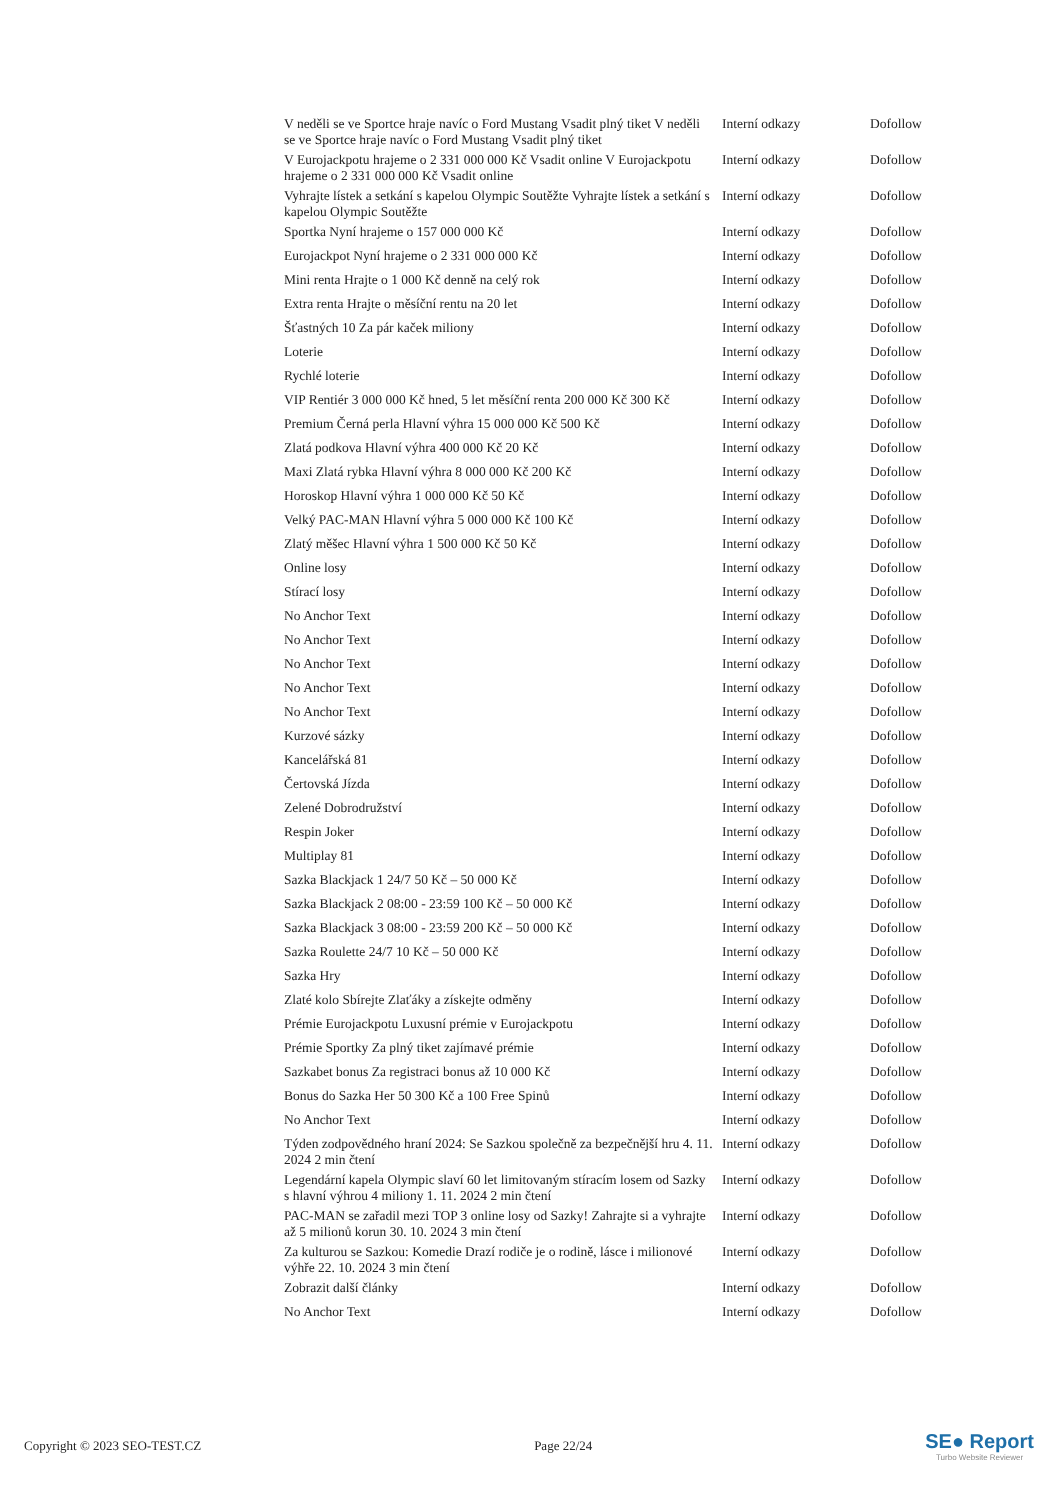| V neděli se ve Sportce hraje navíc o Ford Mustang Vsadit plný tiket V neděli se ve Sportce hraje navíc o Ford Mustang Vsadit plný tiket | Interní odkazy | Dofollow |
| V Eurojackpotu hrajeme o 2 331 000 000 Kč Vsadit online V Eurojackpotu hrajeme o 2 331 000 000 Kč Vsadit online | Interní odkazy | Dofollow |
| Vyhrajte lístek a setkání s kapelou Olympic Soutěžte Vyhrajte lístek a setkání s kapelou Olympic Soutěžte | Interní odkazy | Dofollow |
| Sportka Nyní hrajeme o 157 000 000 Kč | Interní odkazy | Dofollow |
| Eurojackpot Nyní hrajeme o 2 331 000 000 Kč | Interní odkazy | Dofollow |
| Mini renta Hrajte o 1 000 Kč denně na celý rok | Interní odkazy | Dofollow |
| Extra renta Hrajte o měsíční rentu na 20 let | Interní odkazy | Dofollow |
| Šťastných 10 Za pár kaček miliony | Interní odkazy | Dofollow |
| Loterie | Interní odkazy | Dofollow |
| Rychlé loterie | Interní odkazy | Dofollow |
| VIP Rentiér 3 000 000 Kč hned, 5 let měsíční renta 200 000 Kč 300 Kč | Interní odkazy | Dofollow |
| Premium Černá perla Hlavní výhra 15 000 000 Kč 500 Kč | Interní odkazy | Dofollow |
| Zlatá podkova Hlavní výhra 400 000 Kč 20 Kč | Interní odkazy | Dofollow |
| Maxi Zlatá rybka Hlavní výhra 8 000 000 Kč 200 Kč | Interní odkazy | Dofollow |
| Horoskop Hlavní výhra 1 000 000 Kč 50 Kč | Interní odkazy | Dofollow |
| Velký PAC-MAN Hlavní výhra 5 000 000 Kč 100 Kč | Interní odkazy | Dofollow |
| Zlatý měšec Hlavní výhra 1 500 000 Kč 50 Kč | Interní odkazy | Dofollow |
| Online losy | Interní odkazy | Dofollow |
| Stírací losy | Interní odkazy | Dofollow |
| No Anchor Text | Interní odkazy | Dofollow |
| No Anchor Text | Interní odkazy | Dofollow |
| No Anchor Text | Interní odkazy | Dofollow |
| No Anchor Text | Interní odkazy | Dofollow |
| No Anchor Text | Interní odkazy | Dofollow |
| Kurzové sázky | Interní odkazy | Dofollow |
| Kancelářská 81 | Interní odkazy | Dofollow |
| Čertovská Jízda | Interní odkazy | Dofollow |
| Zelené Dobrodružství | Interní odkazy | Dofollow |
| Respin Joker | Interní odkazy | Dofollow |
| Multiplay 81 | Interní odkazy | Dofollow |
| Sazka Blackjack 1 24/7 50 Kč – 50 000 Kč | Interní odkazy | Dofollow |
| Sazka Blackjack 2 08:00 - 23:59 100 Kč – 50 000 Kč | Interní odkazy | Dofollow |
| Sazka Blackjack 3 08:00 - 23:59 200 Kč – 50 000 Kč | Interní odkazy | Dofollow |
| Sazka Roulette 24/7 10 Kč – 50 000 Kč | Interní odkazy | Dofollow |
| Sazka Hry | Interní odkazy | Dofollow |
| Zlaté kolo Sbírejte Zlaťáky a získejte odměny | Interní odkazy | Dofollow |
| Prémie Eurojackpotu Luxusní prémie v Eurojackpotu | Interní odkazy | Dofollow |
| Prémie Sportky Za plný tiket zajímavé prémie | Interní odkazy | Dofollow |
| Sazkabet bonus Za registraci bonus až 10 000 Kč | Interní odkazy | Dofollow |
| Bonus do Sazka Her 50 300 Kč a 100 Free Spinů | Interní odkazy | Dofollow |
| No Anchor Text | Interní odkazy | Dofollow |
| Týden zodpovědného hraní 2024: Se Sazkou společně za bezpečnější hru 4. 11. 2024 2 min čtení | Interní odkazy | Dofollow |
| Legendární kapela Olympic slaví 60 let limitovaným stíracím losem od Sazky s hlavní výhrou 4 miliony 1. 11. 2024 2 min čtení | Interní odkazy | Dofollow |
| PAC-MAN se zařadil mezi TOP 3 online losy od Sazky! Zahrajte si a vyhrajte až 5 milionů korun 30. 10. 2024 3 min čtení | Interní odkazy | Dofollow |
| Za kulturou se Sazkou: Komedie Drazí rodiče je o rodině, lásce i milionové výhře 22. 10. 2024 3 min čtení | Interní odkazy | Dofollow |
| Zobrazit další články | Interní odkazy | Dofollow |
| No Anchor Text | Interní odkazy | Dofollow |
Copyright © 2023 SEO-TEST.CZ Page 22/24
SE● Report
Turbo Website Reviewer